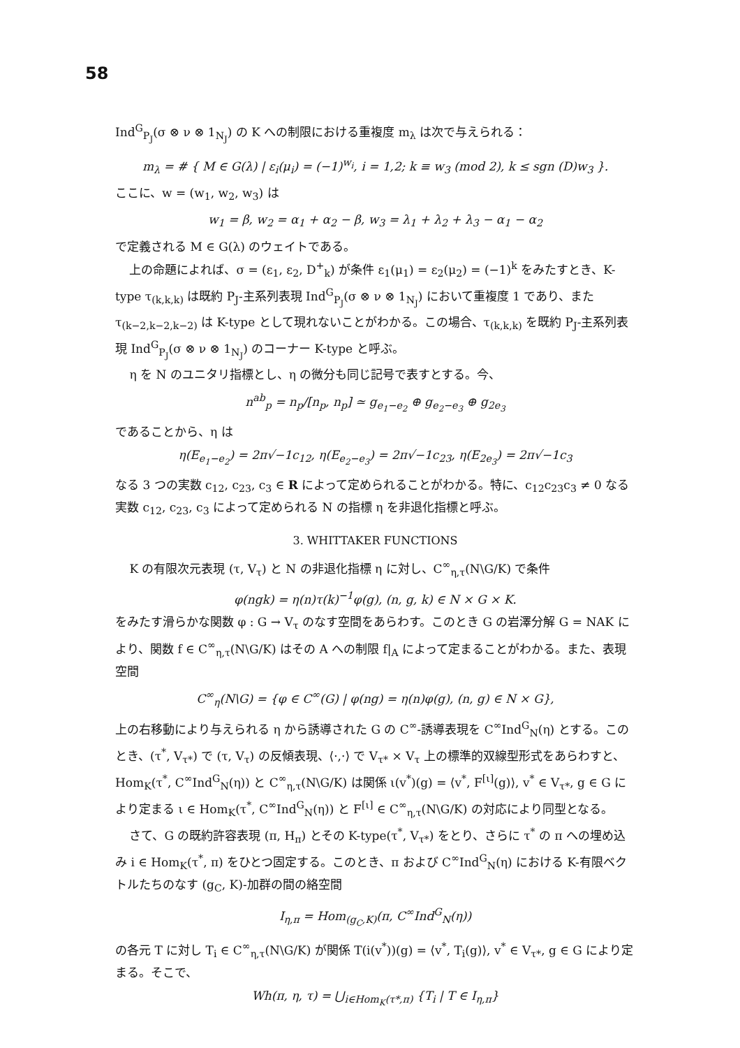58
Ind<sup>G</sup><sub>P<sub>J</sub></sub>(σ ⊗ ν ⊗ 1<sub>N<sub>J</sub></sub>) の K への制限における重複度 m<sub>λ</sub> は次で与えられる：
m<sub>λ</sub> = # { M ∈ G(λ) | ε<sub>i</sub>(μ<sub>i</sub>) = (−1)<sup>w<sub>i</sub></sup>, i = 1,2; k ≡ w<sub>3</sub> (mod 2), k ≤ sgn (D)w<sub>3</sub> }.
ここに、w = (w<sub>1</sub>, w<sub>2</sub>, w<sub>3</sub>) は
w<sub>1</sub> = β, w<sub>2</sub> = α<sub>1</sub> + α<sub>2</sub> − β, w<sub>3</sub> = λ<sub>1</sub> + λ<sub>2</sub> + λ<sub>3</sub> − α<sub>1</sub> − α<sub>2</sub>
で定義される M ∈ G(λ) のウェイトである。
上の命題によれば、σ = (ε<sub>1</sub>, ε<sub>2</sub>, D<sup>+</sup><sub>k</sub>) が条件 ε<sub>1</sub>(μ<sub>1</sub>) = ε<sub>2</sub>(μ<sub>2</sub>) = (−1)<sup>k</sup> をみたすとき、K-type τ<sub>(k,k,k)</sub> は既約 P<sub>J</sub>-主系列表現 Ind<sup>G</sup><sub>P<sub>J</sub></sub>(σ ⊗ ν ⊗ 1<sub>N<sub>J</sub></sub>) において重複度 1 であり、また τ<sub>(k−2,k−2,k−2)</sub> は K-type として現れないことがわかる。この場合、τ<sub>(k,k,k)</sub> を既約 P<sub>J</sub>-主系列表現 Ind<sup>G</sup><sub>P<sub>J</sub></sub>(σ ⊗ ν ⊗ 1<sub>N<sub>J</sub></sub>) のコーナー K-type と呼ぶ。
η を N のユニタリ指標とし、η の微分も同じ記号で表すとする。今、
n<sup>ab</sup><sub>p</sub> = n<sub>p</sub>/[n<sub>p</sub>, n<sub>p</sub>] ≃ g<sub>e<sub>1</sub>−e<sub>2</sub></sub> ⊕ g<sub>e<sub>2</sub>−e<sub>3</sub></sub> ⊕ g<sub>2e<sub>3</sub></sub>
であることから、η は
η(E<sub>e<sub>1</sub>−e<sub>2</sub></sub>) = 2π√−1c<sub>12</sub>, η(E<sub>e<sub>2</sub>−e<sub>3</sub></sub>) = 2π√−1c<sub>23</sub>, η(E<sub>2e<sub>3</sub></sub>) = 2π√−1c<sub>3</sub>
なる 3 つの実数 c<sub>12</sub>, c<sub>23</sub>, c<sub>3</sub> ∈ R によって定められることがわかる。特に、c<sub>12</sub>c<sub>23</sub>c<sub>3</sub> ≠ 0 なる実数 c<sub>12</sub>, c<sub>23</sub>, c<sub>3</sub> によって定められる N の指標 η を非退化指標と呼ぶ。
3. WHITTAKER FUNCTIONS
K の有限次元表現 (τ, V<sub>τ</sub>) と N の非退化指標 η に対し、C<sup>∞</sup><sub>η,τ</sub>(N\G/K) で条件
φ(ngk) = η(n)τ(k)<sup>−1</sup>φ(g), (n, g, k) ∈ N × G × K.
をみたす滑らかな関数 φ : G → V<sub>τ</sub> のなす空間をあらわす。このとき G の岩澤分解 G = NAK により、関数 f ∈ C<sup>∞</sup><sub>η,τ</sub>(N\G/K) はその A への制限 f|<sub>A</sub> によって定まることがわかる。また、表現空間
C<sup>∞</sup><sub>η</sub>(N\G) = {φ ∈ C<sup>∞</sup>(G) | φ(ng) = η(n)φ(g), (n, g) ∈ N × G},
上の右移動により与えられる η から誘導された G の C<sup>∞</sup>-誘導表現を C<sup>∞</sup>Ind<sup>G</sup><sub>N</sub>(η) とする。このとき、(τ<sup>*</sup>, V<sub>τ*</sub>) で (τ, V<sub>τ</sub>) の反傾表現、⟨·,·⟩ で V<sub>τ*</sub> × V<sub>τ</sub> 上の標準的双線型形式をあらわすと、Hom<sub>K</sub>(τ<sup>*</sup>, C<sup>∞</sup>Ind<sup>G</sup><sub>N</sub>(η)) と C<sup>∞</sup><sub>η,τ</sub>(N\G/K) は関係 ι(v<sup>*</sup>)(g) = ⟨v<sup>*</sup>, F<sup>[ι]</sup>(g)⟩, v<sup>*</sup> ∈ V<sub>τ*</sub>, g ∈ G により定まる ι ∈ Hom<sub>K</sub>(τ<sup>*</sup>, C<sup>∞</sup>Ind<sup>G</sup><sub>N</sub>(η)) と F<sup>[ι]</sup> ∈ C<sup>∞</sup><sub>η,τ</sub>(N\G/K) の対応により同型となる。
さて、G の既約許容表現 (π, H<sub>π</sub>) とその K-type(τ<sup>*</sup>, V<sub>τ*</sub>) をとり、さらに τ<sup>*</sup> の π への埋め込み i ∈ Hom<sub>K</sub>(τ<sup>*</sup>, π) をひとつ固定する。このとき、π および C<sup>∞</sup>Ind<sup>G</sup><sub>N</sub>(η) における K-有限ベクトルたちのなす (g<sub>C</sub>, K)-加群の間の絡空間
I<sub>η,π</sub> = Hom<sub>(g<sub>C</sub>,K)</sub>(π, C<sup>∞</sup>Ind<sup>G</sup><sub>N</sub>(η))
の各元 T に対し T<sub>i</sub> ∈ C<sup>∞</sup><sub>η,τ</sub>(N\G/K) が関係 T(i(v<sup>*</sup>))(g) = ⟨v<sup>*</sup>, T<sub>i</sub>(g)⟩, v<sup>*</sup> ∈ V<sub>τ*</sub>, g ∈ G により定まる。そこで、
Wh(π, η, τ) = ⋃<sub>i∈Hom<sub>K</sub>(τ*,π)</sub> {T<sub>i</sub> | T ∈ I<sub>η,π</sub>}